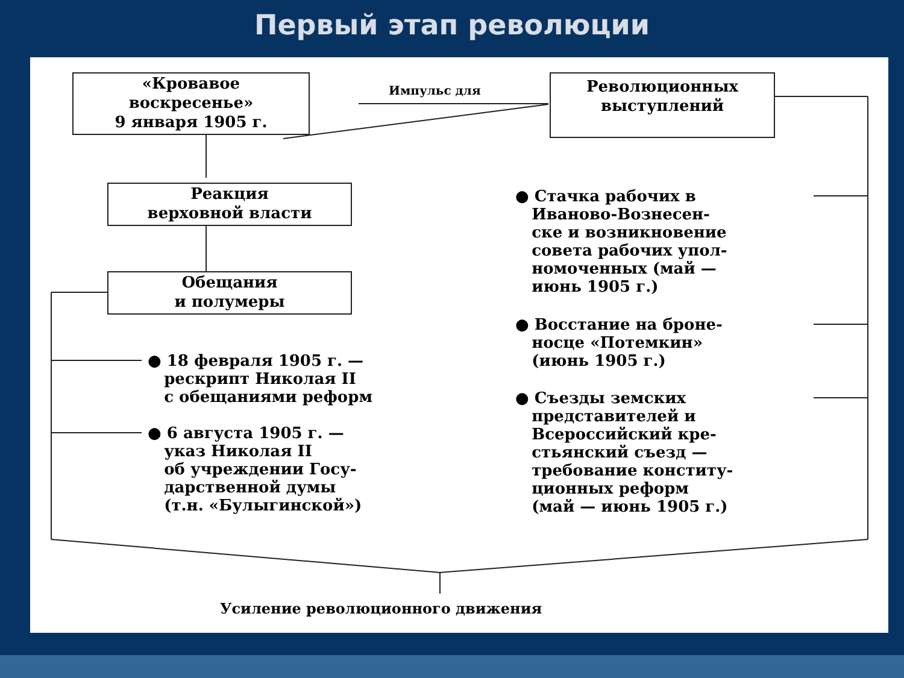Первый этап революции
«Кровавое
воскресенье»
9 января 1905 г.
Импульс для
Революционных
выступлений
Реакция
верховной власти
Обещания
и полумеры
● 18 февраля 1905 г. —
рескрипт Николая II
с обещаниями реформ
● 6 августа 1905 г. —
указ Николая II
об учреждении Госу-
дарственной думы
(т.н. «Булыгинской»)
● Стачка рабочих в
Иваново-Вознесен-
ске и возникновение
совета рабочих упол-
номоченных (май —
июнь 1905 г.)
● Восстание на броне-
носце «Потемкин»
(июнь 1905 г.)
● Съезды земских
представителей и
Всероссийский кре-
стьянский съезд —
требование конститу-
ционных реформ
(май — июнь 1905 г.)
Усиление революционного движения